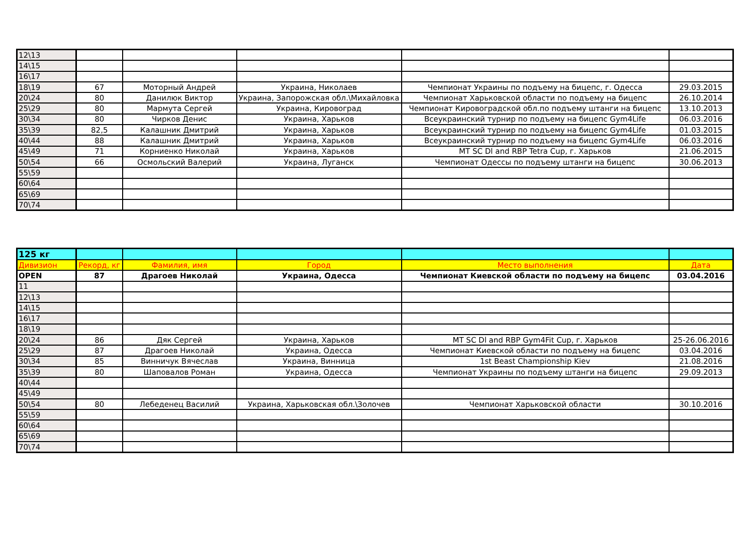| 12\13 | | | | | |
| 14\15 | | | | | |
| 16\17 | | | | | |
| 18\19 | 67 | Моторный Андрей | Украина, Николаев | Чемпионат Украины по подъему на бицепс, г. Одесса | 29.03.2015 |
| 20\24 | 80 | Данилюк Виктор | Украина, Запорожская обл.\Михайловка | Чемпионат Харьковской области по подъему на бицепс | 26.10.2014 |
| 25\29 | 80 | Мармута Сергей | Украина, Кировоград | Чемпионат Кировоградской обл.по подъему штанги на бицепс | 13.10.2013 |
| 30\34 | 80 | Чирков Денис | Украина, Харьков | Всеукраинский турнир по подъему на бицепс Gym4Life | 06.03.2016 |
| 35\39 | 82,5 | Калашник Дмитрий | Украина, Харьков | Всеукраинский турнир по подъему на бицепс Gym4Life | 01.03.2015 |
| 40\44 | 88 | Калашник Дмитрий | Украина, Харьков | Всеукраинский турнир по подъему на бицепс Gym4Life | 06.03.2016 |
| 45\49 | 71 | Корниенко Николай | Украина, Харьков | MT SC Dl and RBP Tetra Cup, г. Харьков | 21.06.2015 |
| 50\54 | 66 | Осмольский Валерий | Украина, Луганск | Чемпионат Одессы по подъему штанги на бицепс | 30.06.2013 |
| 55\59 | | | | | |
| 60\64 | | | | | |
| 65\69 | | | | | |
| 70\74 | | | | | |
| 125 кг | | | | | |
| Дивизион | Рекорд, кг | Фамилия, имя | Город | Место выполнения | Дата |
| OPEN | 87 | Драгоев Николай | Украина, Одесса | Чемпионат Киевской области по подъему на бицепс | 03.04.2016 |
| 11 | | | | | |
| 12\13 | | | | | |
| 14\15 | | | | | |
| 16\17 | | | | | |
| 18\19 | | | | | |
| 20\24 | 86 | Дяк Сергей | Украина, Харьков | MT SC Dl and RBP Gym4Fit Cup, г. Харьков | 25-26.06.2016 |
| 25\29 | 87 | Драгоев Николай | Украина, Одесса | Чемпионат Киевской области по подъему на бицепс | 03.04.2016 |
| 30\34 | 85 | Винничук Вячеслав | Украина, Винница | 1st Beast Championship Kiev | 21.08.2016 |
| 35\39 | 80 | Шаповалов Роман | Украина, Одесса | Чемпионат Украины по подъему штанги на бицепс | 29.09.2013 |
| 40\44 | | | | | |
| 45\49 | | | | | |
| 50\54 | 80 | Лебеденец Василий | Украина, Харьковская обл.\Золочев | Чемпионат Харьковской области | 30.10.2016 |
| 55\59 | | | | | |
| 60\64 | | | | | |
| 65\69 | | | | | |
| 70\74 | | | | | |